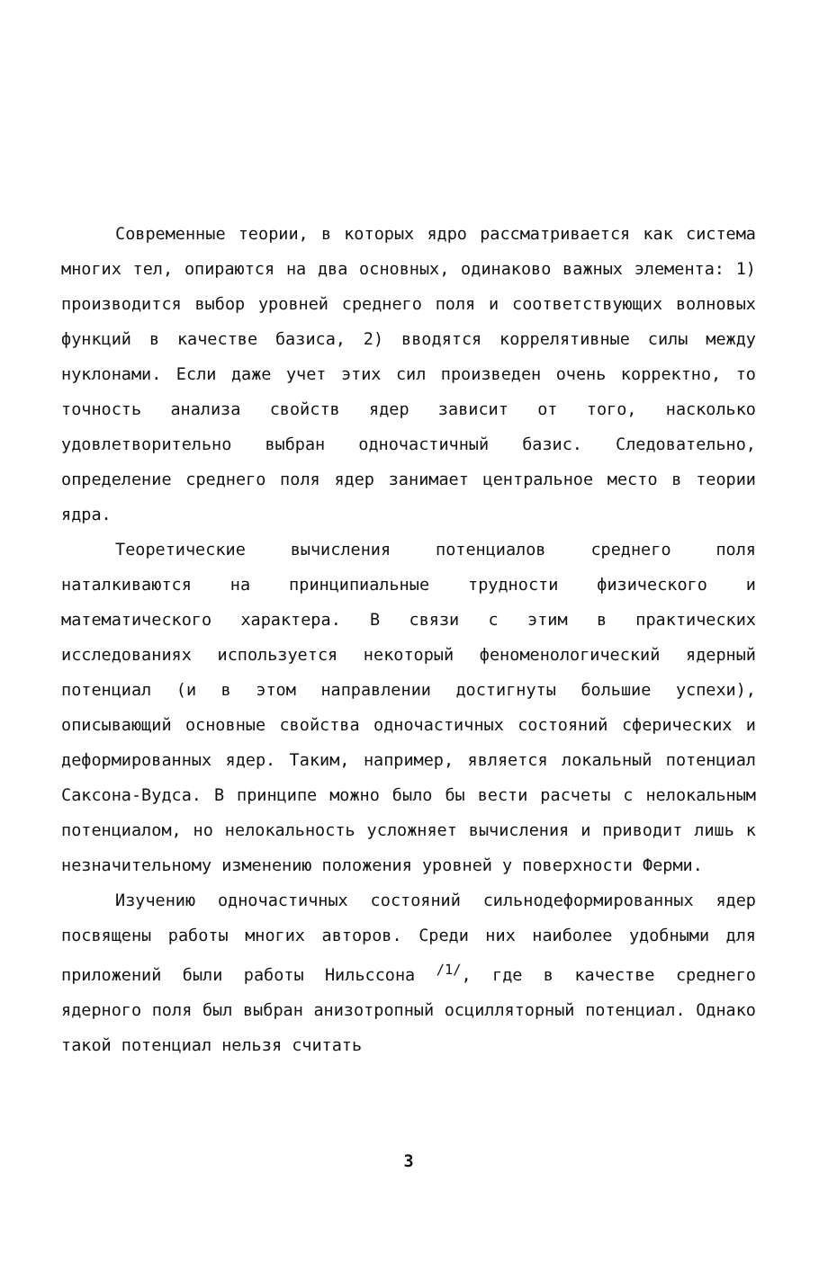Современные теории, в которых ядро рассматривается как система многих тел, опираются на два основных, одинаково важных элемента: 1) производится выбор уровней среднего поля и соответствующих волновых функций в качестве базиса, 2) вводятся коррелятивные силы между нуклонами. Если даже учет этих сил произведен очень корректно, то точность анализа свойств ядер зависит от того, насколько удовлетворительно выбран одночастичный базис. Следовательно, определение среднего поля ядер занимает центральное место в теории ядра.
Теоретические вычисления потенциалов среднего поля наталкиваются на принципиальные трудности физического и математического характера. В связи с этим в практических исследованиях используется некоторый феноменологический ядерный потенциал (и в этом направлении достигнуты большие успехи), описывающий основные свойства одночастичных состояний сферических и деформированных ядер. Таким, например, является локальный потенциал Саксона-Вудса. В принципе можно было бы вести расчеты с нелокальным потенциалом, но нелокальность усложняет вычисления и приводит лишь к незначительному изменению положения уровней у поверхности Ферми.
Изучению одночастичных состояний сильнодеформированных ядер посвящены работы многих авторов. Среди них наиболее удобными для приложений были работы Нильссона <sup>/1/</sup>, где в качестве среднего ядерного поля был выбран анизотропный осцилляторный потенциал. Однако такой потенциал нельзя считать
3